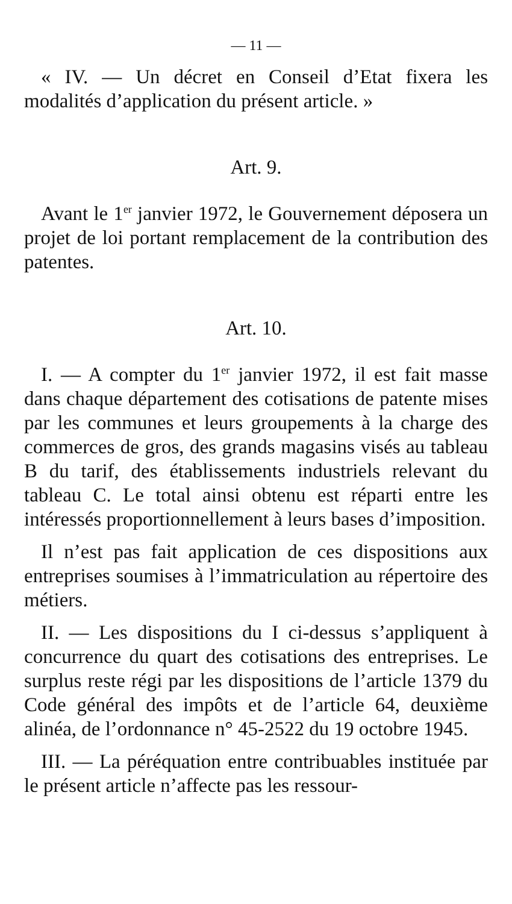— 11 —
« IV. — Un décret en Conseil d’Etat fixera les modalités d’application du présent article. »
Art. 9.
Avant le 1<sup>er</sup> janvier 1972, le Gouvernement déposera un projet de loi portant remplacement de la contribution des patentes.
Art. 10.
I. — A compter du 1<sup>er</sup> janvier 1972, il est fait masse dans chaque département des cotisations de patente mises par les communes et leurs groupements à la charge des commerces de gros, des grands magasins visés au tableau B du tarif, des établissements industriels relevant du tableau C. Le total ainsi obtenu est réparti entre les intéressés proportionnellement à leurs bases d’imposition.
Il n’est pas fait application de ces dispositions aux entreprises soumises à l’immatriculation au répertoire des métiers.
II. — Les dispositions du I ci-dessus s’appliquent à concurrence du quart des cotisations des entreprises. Le surplus reste régi par les dispositions de l’article 1379 du Code général des impôts et de l’article 64, deuxième alinéa, de l’ordonnance n° 45-2522 du 19 octobre 1945.
III. — La péréquation entre contribuables instituée par le présent article n’affecte pas les ressour-